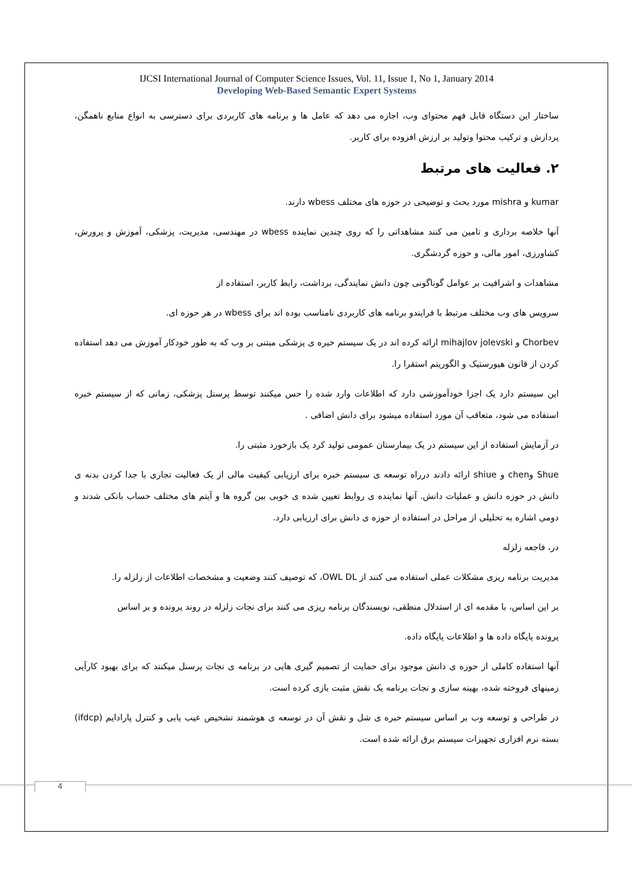IJCSI International Journal of Computer Science Issues, Vol. 11, Issue 1, No 1, January 2014
Developing Web-Based Semantic Expert Systems
ساختار این دستگاه قابل فهم محتوای وب، اجازه می دهد که عامل ها و برنامه های کاربردی برای دسترسی به انواع منابع ناهمگن، پردازش و ترکیب محتوا وتولید بر ارزش افزوده برای کاربر.
۲. فعالیت های مرتبط
kumar و mishra مورد بحث و توضیحی در حوزه های مختلف wbess دارند.
آنها خلاصه برداری و تامین می کنند مشاهداتی را که روی چندین نماینده wbess در مهندسی، مدیریت، پزشکی، آموزش و پرورش، کشاورزی، امور مالی، و حوزه گردشگری.
مشاهدات و اشرافیت بر عوامل گوناگونی چون دانش نمایندگی، برداشت، رابط کاربر، استفاده از
سرویس های وب مختلف مرتبط با فرایندو برنامه های کاربردی نامناسب بوده اند برای wbess در هر حوزه ای.
Chorbev و mihajlov jolevski ارائه کرده اند در یک سیستم خبره ی پزشکی مبتنی بر وب که به طور خودکار آموزش می دهد استفاده کردن از قانون هیورستیک و الگوریتم استقرا را.
این سیستم دارد یک اجزا خودآموزشی دارد که اطلاعات وارد شده را حس میکنند توسط پرسنل پزشکی، زمانی که از سیستم خبره استفاده می شود، متعاقب آن مورد استفاده میشود برای دانش اضافی .
در آزمایش استفاده از این سیستم در یک بیمارستان عمومی تولید کرد یک بازخورد مثبتی را.
Shue وchen و shiue ارائه دادند درراه توسعه ی سیستم خبره برای ارزیابی کیفیت مالی از یک فعالیت تجاری با جدا کردن بدنه ی دانش در حوزه دانش و عملیات دانش. آنها نماینده ی روابط تعیین شده ی خوبی بین گروه ها و آیتم های مختلف حساب بانکی شدند و دومی اشاره به تحلیلی از مراحل در استفاده از حوزه ی دانش برای ارزیابی دارد.
در، فاجعه زلزله
مدیریت برنامه ریزی مشکلات عملی استفاده می کنند از OWL DL، که توصیف کنند وضعیت و مشخصات اطلاعات از زلزله را.
بر این اساس، با مقدمه ای از استدلال منطقی، نویسندگان برنامه ریزی می کنند برای نجات زلزله در روند پرونده و بر اساس
پرونده پایگاه داده ها و اطلاعات پایگاه داده.
آنها استفاده کاملی از حوزه ی دانش موجود برای حمایت از تصمیم گیری هایی در برنامه ی نجات پرسنل میکنند که برای بهبود کارآیی زمینهای فروخته شده، بهینه سازی و نجات برنامه یک نقش مثبت بازی کرده است.
در طراحی و توسعه وب بر اساس سیستم خبره ی شل و نقش آن در توسعه ی هوشمند تشخیص عیب یابی و کنترل پارادایم (ifdcp) بسته نرم افزاری تجهیزات سیستم برق ارائه شده است.
4